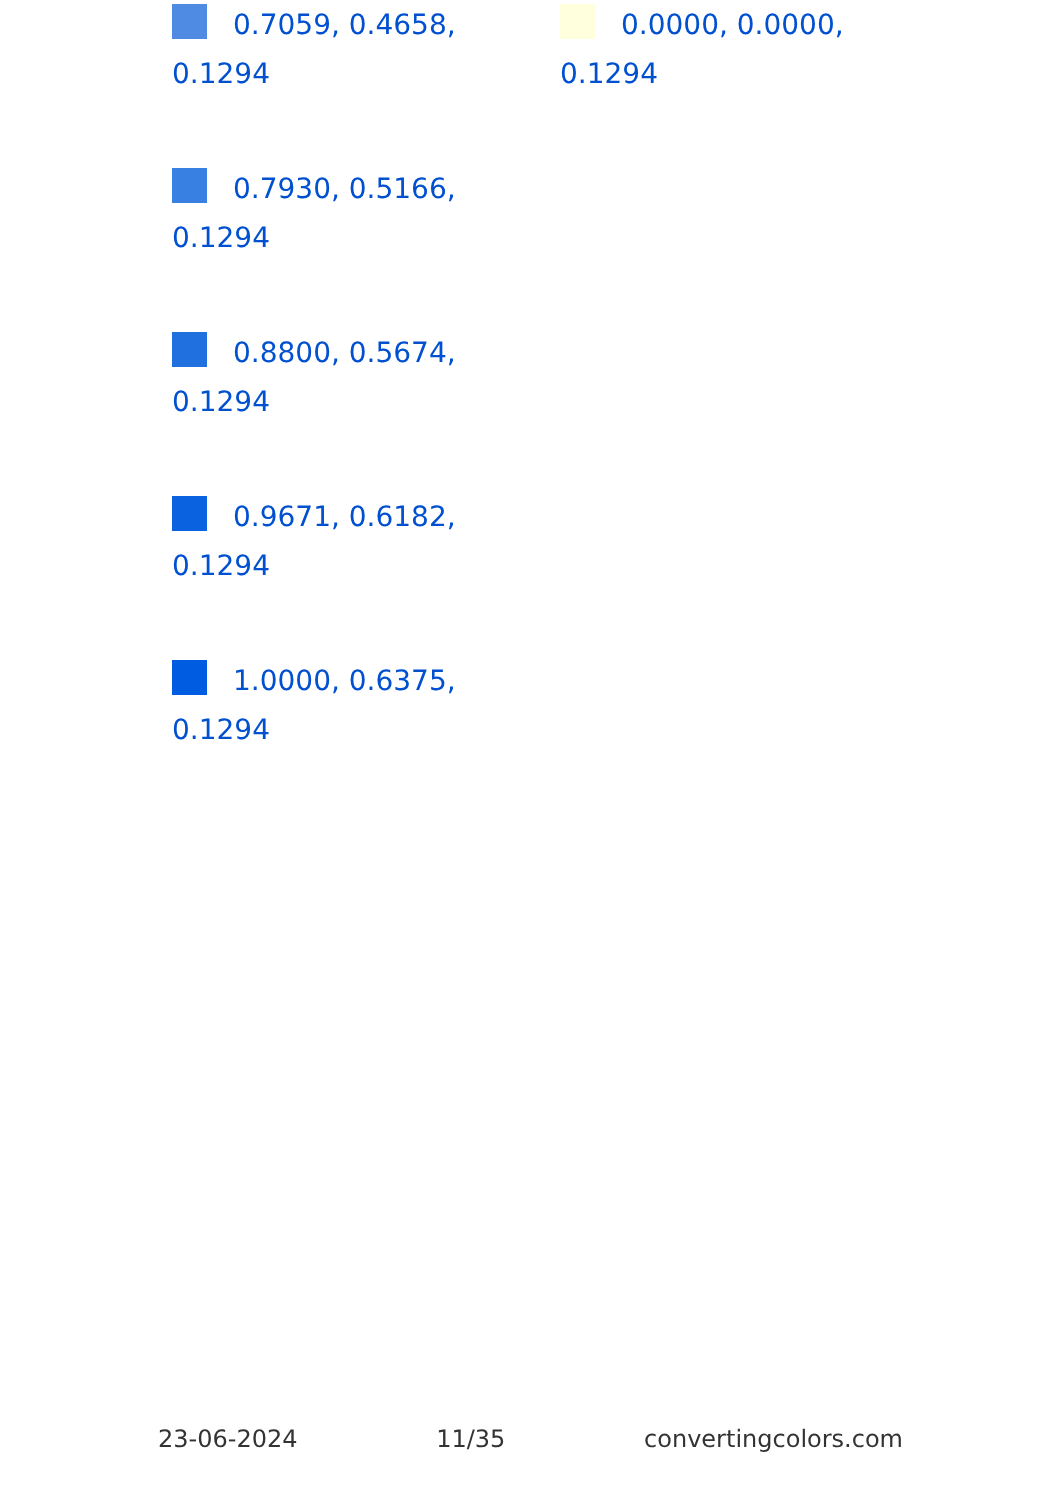0.7059, 0.4658, 0.1294
0.7930, 0.5166, 0.1294
0.8800, 0.5674, 0.1294
0.9671, 0.6182, 0.1294
1.0000, 0.6375, 0.1294
0.0000, 0.0000, 0.1294
23-06-2024 11/35 convertingcolors.com